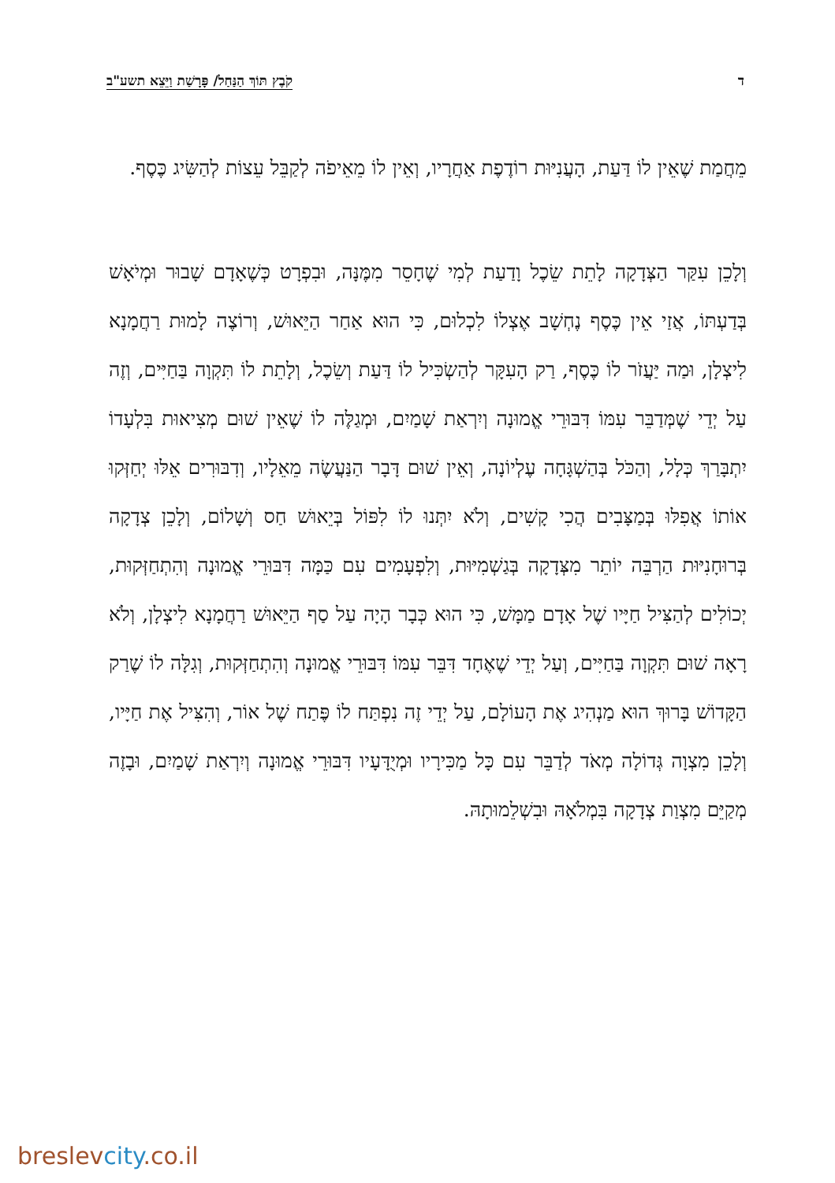ד קֹבֶץ תּוֹךְ הַנַּחַל/ פָּרָשַׁת וַיֵּצֵא תשע"ב
מֵחֲמַת שֶׁאֵין לוֹ דַּעַת, הָעֲנִיּוּת רוֹדֶפֶת אַחֲרָיו, וְאֵין לוֹ מֵאֵיפֹה לְקַבֵּל עֵצוֹת לְהַשִּׂיג כֶּסֶף.
וְלָכֵן עִקַּר הַצְּדָקָה לָתֵת שֵׂכֶל וָדַעַת לְמִי שֶׁחָסֵר מִמֶּנָּה, וּבִפְרָט כְּשֶׁאָדָם שָׁבוּר וּמְיֹאָשׁ בְּדַעְתּוֹ, אֲזַי אֵין כֶּסֶף נֶחְשָׁב אֶצְלוֹ לִכְלוּם, כִּי הוּא אַחַר הַיֵּאוּשׁ, וְרוֹצֶה לָמוּת רַחֲמָנָא לִיצְלָן, וּמַה יַּעֲזֹר לוֹ כֶּסֶף, רַק הָעִקָּר לְהַשְׂכִּיל לוֹ דַּעַת וְשֵׂכֶל, וְלָתֵת לוֹ תִּקְוָה בַּחַיִּים, וְזֶה עַל יְדֵי שֶׁמְּדַבֵּר עִמּוֹ דִּבּוּרֵי אֱמוּנָה וְיִרְאַת שָׁמַיִם, וּמְגַלֶּה לוֹ שֶׁאֵין שׁוּם מְצִיאוּת בִּלְעָדוֹ יִתְבָּרַךְ כְּלָל, וְהַכֹּל בְּהַשְׁגָּחָה עֶלְיוֹנָה, וְאֵין שׁוּם דָּבָר הַנַּעֲשֶׂה מֵאֵלָיו, וְדִבּוּרִים אֵלּוּ יְחַזְּקוּ אוֹתוֹ אֲפִלּוּ בְּמַצָּבִים הֲכִי קָשִׁים, וְלֹא יִתְּנוּ לוֹ לִפּוֹל בְּיֵאוּשׁ חַס וְשָׁלוֹם, וְלָכֵן צְדָקָה בְּרוּחָנִיּוּת הַרְבֵּה יוֹתֵר מִצְּדָקָה בְּגַשְׁמִיּוּת, וְלִפְעָמִים עִם כַּמָּה דִּבּוּרֵי אֱמוּנָה וְהִתְחַזְּקוּת, יְכוֹלִים לְהַצִּיל חַיָּיו שֶׁל אָדָם מַמָּשׁ, כִּי הוּא כְּבָר הָיָה עַל סַף הַיֵּאוּשׁ רַחֲמָנָא לִיצְלָן, וְלֹא רָאָה שׁוּם תִּקְוָה בַּחַיִּים, וְעַל יְדֵי שֶׁאֶחָד דִּבֵּר עִמּוֹ דִּבּוּרֵי אֱמוּנָה וְהִתְחַזְּקוּת, וְגִלָּה לוֹ שֶׁרַק הַקָּדוֹשׁ בָּרוּךְ הוּא מַנְהִיג אֶת הָעוֹלָם, עַל יְדֵי זֶה נִפְתַּח לוֹ פֶּתַח שֶׁל אוֹר, וְהִצִּיל אֶת חַיָּיו, וְלָכֵן מִצְוָה גְּדוֹלָה מְאֹד לְדַבֵּר עִם כָּל מַכִּירָיו וּמְיֻדָּעָיו דִּבּוּרֵי אֱמוּנָה וְיִרְאַת שָׁמַיִם, וּבָזֶה מְקַיֵּם מִצְוַת צְדָקָה בִּמְלֹאָהּ וּבִשְׁלֵמוּתָהּ.
breslevcity.co.il